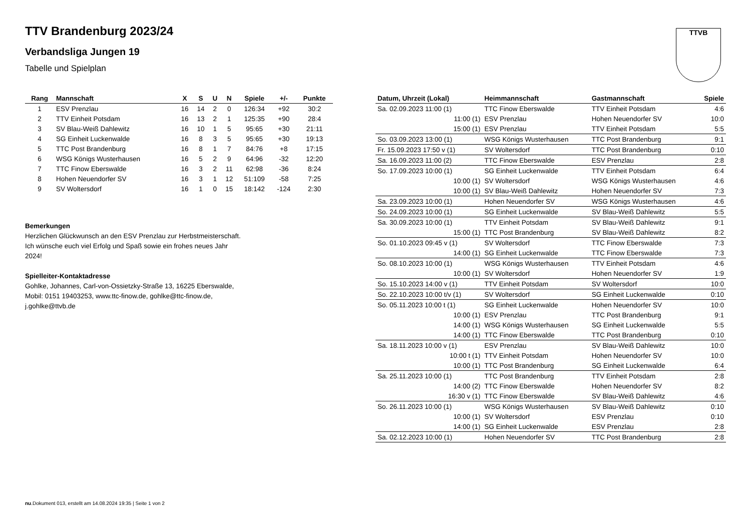TTVB
TTV Brandenburg 2023/24
Verbandsliga Jungen 19
Tabelle und Spielplan
| Rang | Mannschaft | X | S | U | N | Spiele | +/- | Punkte |
| --- | --- | --- | --- | --- | --- | --- | --- | --- |
| 1 | ESV Prenzlau | 16 | 14 | 2 | 0 | 126:34 | +92 | 30:2 |
| 2 | TTV Einheit Potsdam | 16 | 13 | 2 | 1 | 125:35 | +90 | 28:4 |
| 3 | SV Blau-Weiß Dahlewitz | 16 | 10 | 1 | 5 | 95:65 | +30 | 21:11 |
| 4 | SG Einheit Luckenwalde | 16 | 8 | 3 | 5 | 95:65 | +30 | 19:13 |
| 5 | TTC Post Brandenburg | 16 | 8 | 1 | 7 | 84:76 | +8 | 17:15 |
| 6 | WSG Königs Wusterhausen | 16 | 5 | 2 | 9 | 64:96 | -32 | 12:20 |
| 7 | TTC Finow Eberswalde | 16 | 3 | 2 | 11 | 62:98 | -36 | 8:24 |
| 8 | Hohen Neuendorfer SV | 16 | 3 | 1 | 12 | 51:109 | -58 | 7:25 |
| 9 | SV Woltersdorf | 16 | 1 | 0 | 15 | 18:142 | -124 | 2:30 |
Bemerkungen
Herzlichen Glückwunsch an den ESV Prenzlau zur Herbstmeisterschaft. Ich wünsche euch viel Erfolg und Spaß sowie ein frohes neues Jahr 2024!
Spielleiter-Kontaktadresse
Gohlke, Johannes, Carl-von-Ossietzky-Straße 13, 16225 Eberswalde, Mobil: 0151 19403253, www.ttc-finow.de, gohlke@ttc-finow.de, j.gohlke@ttvb.de
| Datum, Uhrzeit (Lokal) | Heimmannschaft | Gastmannschaft | Spiele |
| --- | --- | --- | --- |
| Sa. 02.09.2023 11:00 (1) | TTC Finow Eberswalde | TTV Einheit Potsdam | 4:6 |
| 11:00 (1) | ESV Prenzlau | Hohen Neuendorfer SV | 10:0 |
| 15:00 (1) | ESV Prenzlau | TTV Einheit Potsdam | 5:5 |
| So. 03.09.2023 13:00 (1) | WSG Königs Wusterhausen | TTC Post Brandenburg | 9:1 |
| Fr. 15.09.2023 17:50 v (1) | SV Woltersdorf | TTC Post Brandenburg | 0:10 |
| Sa. 16.09.2023 11:00 (2) | TTC Finow Eberswalde | ESV Prenzlau | 2:8 |
| So. 17.09.2023 10:00 (1) | SG Einheit Luckenwalde | TTV Einheit Potsdam | 6:4 |
| 10:00 (1) | SV Woltersdorf | WSG Königs Wusterhausen | 4:6 |
| 10:00 (1) | SV Blau-Weiß Dahlewitz | Hohen Neuendorfer SV | 7:3 |
| Sa. 23.09.2023 10:00 (1) | Hohen Neuendorfer SV | WSG Königs Wusterhausen | 4:6 |
| So. 24.09.2023 10:00 (1) | SG Einheit Luckenwalde | SV Blau-Weiß Dahlewitz | 5:5 |
| Sa. 30.09.2023 10:00 (1) | TTV Einheit Potsdam | SV Blau-Weiß Dahlewitz | 9:1 |
| 15:00 (1) | TTC Post Brandenburg | SV Blau-Weiß Dahlewitz | 8:2 |
| So. 01.10.2023 09:45 v (1) | SV Woltersdorf | TTC Finow Eberswalde | 7:3 |
| 14:00 (1) | SG Einheit Luckenwalde | TTC Finow Eberswalde | 7:3 |
| So. 08.10.2023 10:00 (1) | WSG Königs Wusterhausen | TTV Einheit Potsdam | 4:6 |
| 10:00 (1) | SV Woltersdorf | Hohen Neuendorfer SV | 1:9 |
| So. 15.10.2023 14:00 v (1) | TTV Einheit Potsdam | SV Woltersdorf | 10:0 |
| So. 22.10.2023 10:00 t/v (1) | SV Woltersdorf | SG Einheit Luckenwalde | 0:10 |
| So. 05.11.2023 10:00 t (1) | SG Einheit Luckenwalde | Hohen Neuendorfer SV | 10:0 |
| 10:00 (1) | ESV Prenzlau | TTC Post Brandenburg | 9:1 |
| 14:00 (1) | WSG Königs Wusterhausen | SG Einheit Luckenwalde | 5:5 |
| 14:00 (1) | TTC Finow Eberswalde | TTC Post Brandenburg | 0:10 |
| Sa. 18.11.2023 10:00 v (1) | ESV Prenzlau | SV Blau-Weiß Dahlewitz | 10:0 |
| 10:00 t (1) | TTV Einheit Potsdam | Hohen Neuendorfer SV | 10:0 |
| 10:00 (1) | TTC Post Brandenburg | SG Einheit Luckenwalde | 6:4 |
| Sa. 25.11.2023 10:00 (1) | TTC Post Brandenburg | TTV Einheit Potsdam | 2:8 |
| 14:00 (2) | TTC Finow Eberswalde | Hohen Neuendorfer SV | 8:2 |
| 16:30 v (1) | TTC Finow Eberswalde | SV Blau-Weiß Dahlewitz | 4:6 |
| So. 26.11.2023 10:00 (1) | WSG Königs Wusterhausen | SV Blau-Weiß Dahlewitz | 0:10 |
| 10:00 (1) | SV Woltersdorf | ESV Prenzlau | 0:10 |
| 14:00 (1) | SG Einheit Luckenwalde | ESV Prenzlau | 2:8 |
| Sa. 02.12.2023 10:00 (1) | Hohen Neuendorfer SV | TTC Post Brandenburg | 2:8 |
nu.Dokument 013, erstellt am 14.08.2024 19:35 | Seite 1 von 2